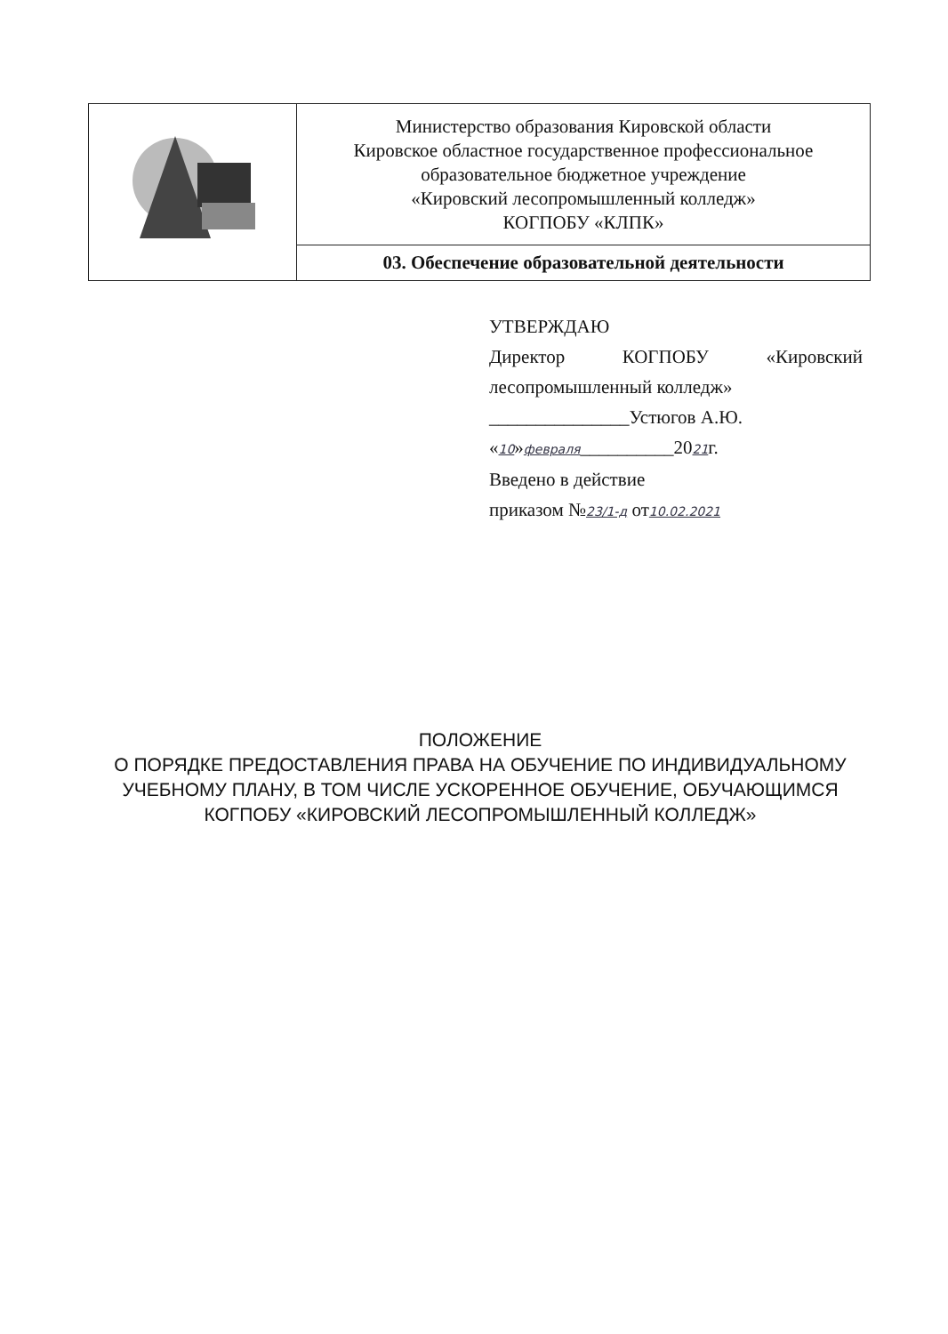| | Министерство образования Кировской области Кировское областное государственное профессиональное образовательное бюджетное учреждение «Кировский лесопромышленный колледж» КОГПОБУ «КЛПК» |
| | 03. Обеспечение образовательной деятельности |
УТВЕРЖДАЮ
Директор КОГПОБУ «Кировский
лесопромышленный колледж»
_______________Устюгов А.Ю.
«10»февраля__________2021г.
Введено в действие
приказом №23/1-д от10.02.2021
ПОЛОЖЕНИЕ
О ПОРЯДКЕ ПРЕДОСТАВЛЕНИЯ ПРАВА НА ОБУЧЕНИЕ ПО ИНДИВИДУАЛЬНОМУ УЧЕБНОМУ ПЛАНУ, В ТОМ ЧИСЛЕ УСКОРЕННОЕ ОБУЧЕНИЕ, ОБУЧАЮЩИМСЯ КОГПОБУ «КИРОВСКИЙ ЛЕСОПРОМЫШЛЕННЫЙ КОЛЛЕДЖ»